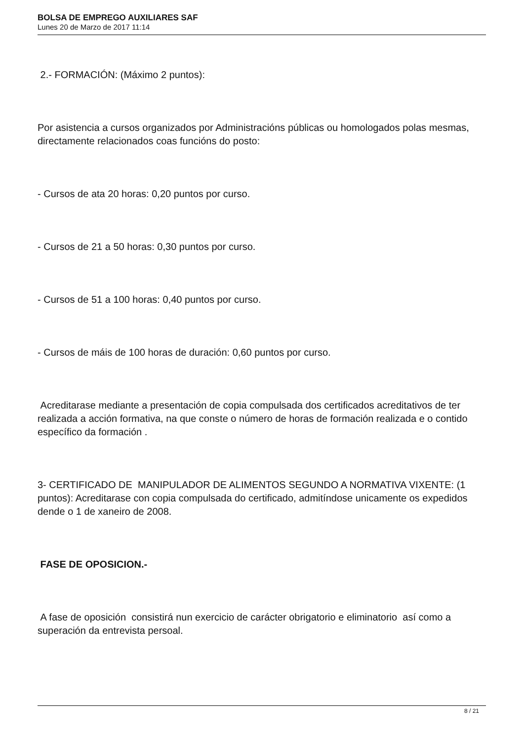BOLSA DE EMPREGO AUXILIARES SAF
Lunes 20 de Marzo de 2017 11:14
2.- FORMACIÓN: (Máximo 2 puntos):
Por asistencia a cursos organizados por Administracións públicas ou homologados polas mesmas, directamente relacionados coas funcións do posto:
- Cursos de ata 20 horas: 0,20 puntos por curso.
- Cursos de 21 a 50 horas: 0,30 puntos por curso.
- Cursos de 51 a 100 horas: 0,40 puntos por curso.
- Cursos de máis de 100 horas de duración: 0,60 puntos por curso.
Acreditarase mediante a presentación de copia compulsada dos certificados acreditativos de ter realizada a acción formativa, na que conste o número de horas de formación realizada e o contido específico da formación .
3- CERTIFICADO DE MANIPULADOR DE ALIMENTOS SEGUNDO A NORMATIVA VIXENTE: (1 puntos): Acreditarase con copia compulsada do certificado, admitíndose unicamente os expedidos dende o 1 de xaneiro de 2008.
FASE DE OPOSICION.-
A fase de oposición consistirá nun exercicio de carácter obrigatorio e eliminatorio así como a superación da entrevista persoal.
8 / 21